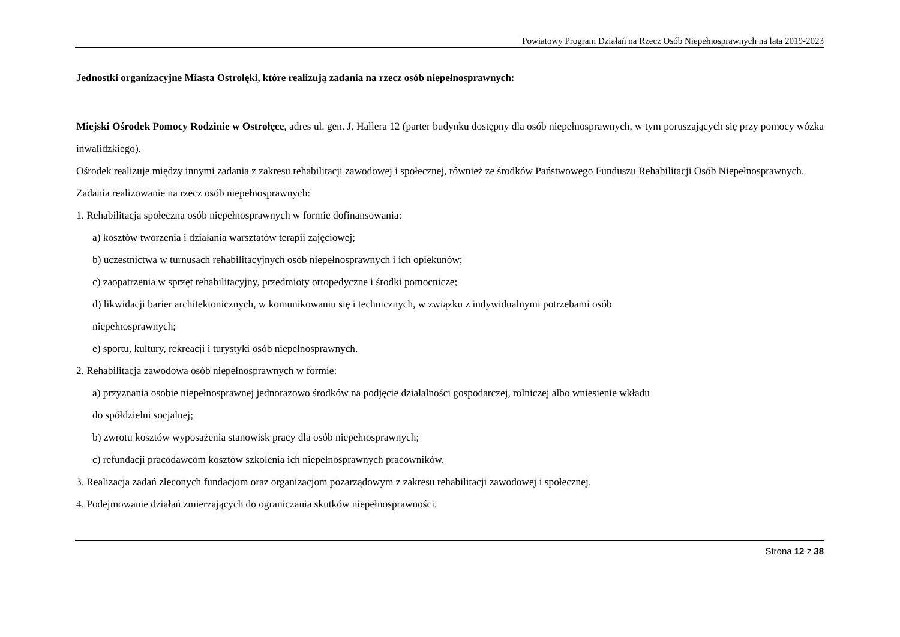Powiatowy Program Działań na Rzecz Osób Niepełnosprawnych na lata 2019-2023
Jednostki organizacyjne Miasta Ostrołęki, które realizują zadania na rzecz osób niepełnosprawnych:
Miejski Ośrodek Pomocy Rodzinie w Ostrołęce, adres ul. gen. J. Hallera 12 (parter budynku dostępny dla osób niepełnosprawnych, w tym poruszających się przy pomocy wózka inwalidzkiego).
Ośrodek realizuje między innymi zadania z zakresu rehabilitacji zawodowej i społecznej, również ze środków Państwowego Funduszu Rehabilitacji Osób Niepełnosprawnych.
Zadania realizowanie na rzecz osób niepełnosprawnych:
1. Rehabilitacja społeczna osób niepełnosprawnych w formie dofinansowania:
a) kosztów tworzenia i działania warsztatów terapii zajęciowej;
b) uczestnictwa w turnusach rehabilitacyjnych osób niepełnosprawnych i ich opiekunów;
c) zaopatrzenia w sprzęt rehabilitacyjny, przedmioty ortopedyczne i środki pomocnicze;
d) likwidacji barier architektonicznych, w komunikowaniu się i technicznych, w związku z indywidualnymi potrzebami osób
niepełnosprawnych;
e) sportu, kultury, rekreacji i turystyki osób niepełnosprawnych.
2. Rehabilitacja zawodowa osób niepełnosprawnych w formie:
a) przyznania osobie niepełnosprawnej jednorazowo środków na podjęcie działalności gospodarczej, rolniczej albo wniesienie wkładu
do spółdzielni socjalnej;
b) zwrotu kosztów wyposażenia stanowisk pracy dla osób niepełnosprawnych;
c) refundacji pracodawcom kosztów szkolenia ich niepełnosprawnych pracowników.
3. Realizacja zadań zleconych fundacjom oraz organizacjom pozarządowym z zakresu rehabilitacji zawodowej i społecznej.
4. Podejmowanie działań zmierzających do ograniczania skutków niepełnosprawności.
Strona 12 z 38